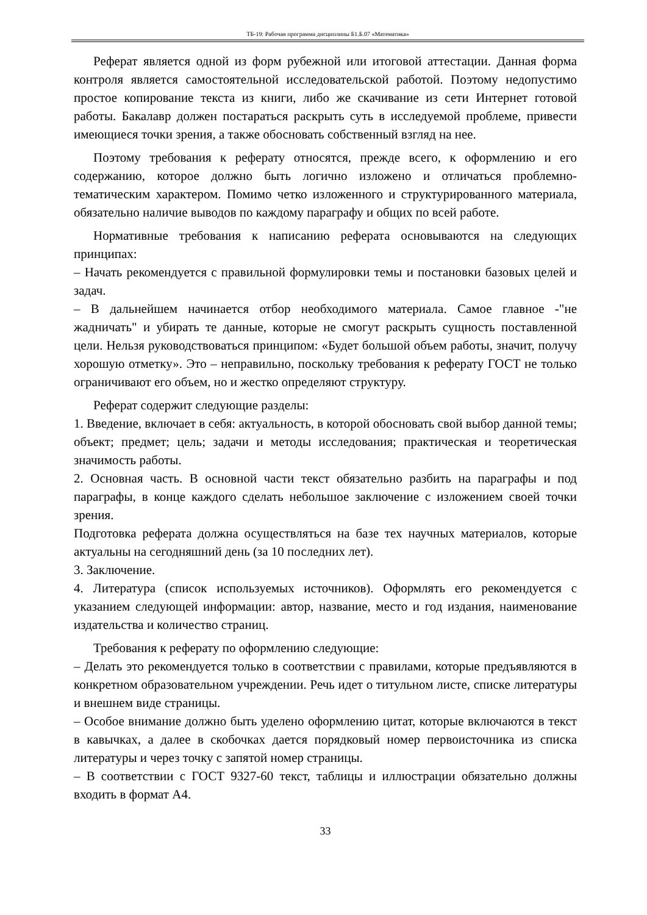ТБ-19: Рабочая программа дисциплины Б1.Б.07 «Математика»
Реферат является одной из форм рубежной или итоговой аттестации. Данная форма контроля является самостоятельной исследовательской работой. Поэтому недопустимо простое копирование текста из книги, либо же скачивание из сети Интернет готовой работы. Бакалавр должен постараться раскрыть суть в исследуемой проблеме, привести имеющиеся точки зрения, а также обосновать собственный взгляд на нее.
Поэтому требования к реферату относятся, прежде всего, к оформлению и его содержанию, которое должно быть логично изложено и отличаться проблемно-тематическим характером. Помимо четко изложенного и структурированного материала, обязательно наличие выводов по каждому параграфу и общих по всей работе.
Нормативные требования к написанию реферата основываются на следующих принципах:
– Начать рекомендуется с правильной формулировки темы и постановки базовых целей и задач.
– В дальнейшем начинается отбор необходимого материала. Самое главное -"не жадничать" и убирать те данные, которые не смогут раскрыть сущность поставленной цели. Нельзя руководствоваться принципом: «Будет большой объем работы, значит, получу хорошую отметку». Это – неправильно, поскольку требования к реферату ГОСТ не только ограничивают его объем, но и жестко определяют структуру.
Реферат содержит следующие разделы:
1. Введение, включает в себя: актуальность, в которой обосновать свой выбор данной темы; объект; предмет; цель; задачи и методы исследования; практическая и теоретическая значимость работы.
2. Основная часть. В основной части текст обязательно разбить на параграфы и под параграфы, в конце каждого сделать небольшое заключение с изложением своей точки зрения.
Подготовка реферата должна осуществляться на базе тех научных материалов, которые актуальны на сегодняшний день (за 10 последних лет).
3. Заключение.
4. Литература (список используемых источников). Оформлять его рекомендуется с указанием следующей информации: автор, название, место и год издания, наименование издательства и количество страниц.
Требования к реферату по оформлению следующие:
– Делать это рекомендуется только в соответствии с правилами, которые предъявляются в конкретном образовательном учреждении. Речь идет о титульном листе, списке литературы и внешнем виде страницы.
– Особое внимание должно быть уделено оформлению цитат, которые включаются в текст в кавычках, а далее в скобочках дается порядковый номер первоисточника из списка литературы и через точку с запятой номер страницы.
– В соответствии с ГОСТ 9327-60 текст, таблицы и иллюстрации обязательно должны входить в формат А4.
33